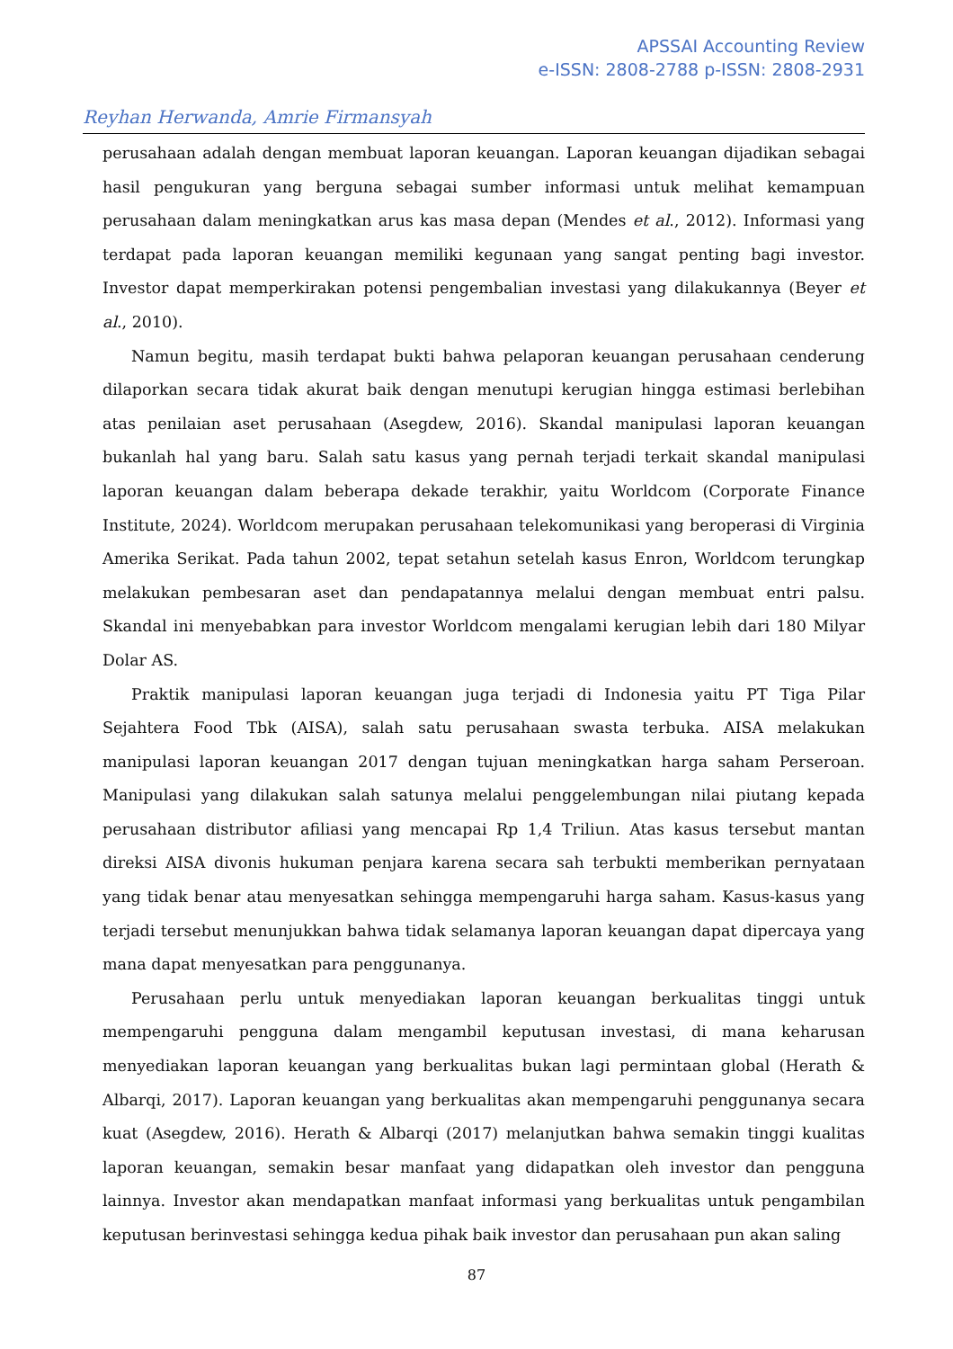APSSAI Accounting Review
e-ISSN: 2808-2788 p-ISSN: 2808-2931
Reyhan Herwanda, Amrie Firmansyah
perusahaan adalah dengan membuat laporan keuangan. Laporan keuangan dijadikan sebagai hasil pengukuran yang berguna sebagai sumber informasi untuk melihat kemampuan perusahaan dalam meningkatkan arus kas masa depan (Mendes et al., 2012). Informasi yang terdapat pada laporan keuangan memiliki kegunaan yang sangat penting bagi investor. Investor dapat memperkirakan potensi pengembalian investasi yang dilakukannya (Beyer et al., 2010).
Namun begitu, masih terdapat bukti bahwa pelaporan keuangan perusahaan cenderung dilaporkan secara tidak akurat baik dengan menutupi kerugian hingga estimasi berlebihan atas penilaian aset perusahaan (Asegdew, 2016). Skandal manipulasi laporan keuangan bukanlah hal yang baru. Salah satu kasus yang pernah terjadi terkait skandal manipulasi laporan keuangan dalam beberapa dekade terakhir, yaitu Worldcom (Corporate Finance Institute, 2024). Worldcom merupakan perusahaan telekomunikasi yang beroperasi di Virginia Amerika Serikat. Pada tahun 2002, tepat setahun setelah kasus Enron, Worldcom terungkap melakukan pembesaran aset dan pendapatannya melalui dengan membuat entri palsu. Skandal ini menyebabkan para investor Worldcom mengalami kerugian lebih dari 180 Milyar Dolar AS.
Praktik manipulasi laporan keuangan juga terjadi di Indonesia yaitu PT Tiga Pilar Sejahtera Food Tbk (AISA), salah satu perusahaan swasta terbuka. AISA melakukan manipulasi laporan keuangan 2017 dengan tujuan meningkatkan harga saham Perseroan. Manipulasi yang dilakukan salah satunya melalui penggelembungan nilai piutang kepada perusahaan distributor afiliasi yang mencapai Rp 1,4 Triliun. Atas kasus tersebut mantan direksi AISA divonis hukuman penjara karena secara sah terbukti memberikan pernyataan yang tidak benar atau menyesatkan sehingga mempengaruhi harga saham. Kasus-kasus yang terjadi tersebut menunjukkan bahwa tidak selamanya laporan keuangan dapat dipercaya yang mana dapat menyesatkan para penggunanya.
Perusahaan perlu untuk menyediakan laporan keuangan berkualitas tinggi untuk mempengaruhi pengguna dalam mengambil keputusan investasi, di mana keharusan menyediakan laporan keuangan yang berkualitas bukan lagi permintaan global (Herath & Albarqi, 2017). Laporan keuangan yang berkualitas akan mempengaruhi penggunanya secara kuat (Asegdew, 2016). Herath & Albarqi (2017) melanjutkan bahwa semakin tinggi kualitas laporan keuangan, semakin besar manfaat yang didapatkan oleh investor dan pengguna lainnya. Investor akan mendapatkan manfaat informasi yang berkualitas untuk pengambilan keputusan berinvestasi sehingga kedua pihak baik investor dan perusahaan pun akan saling
87